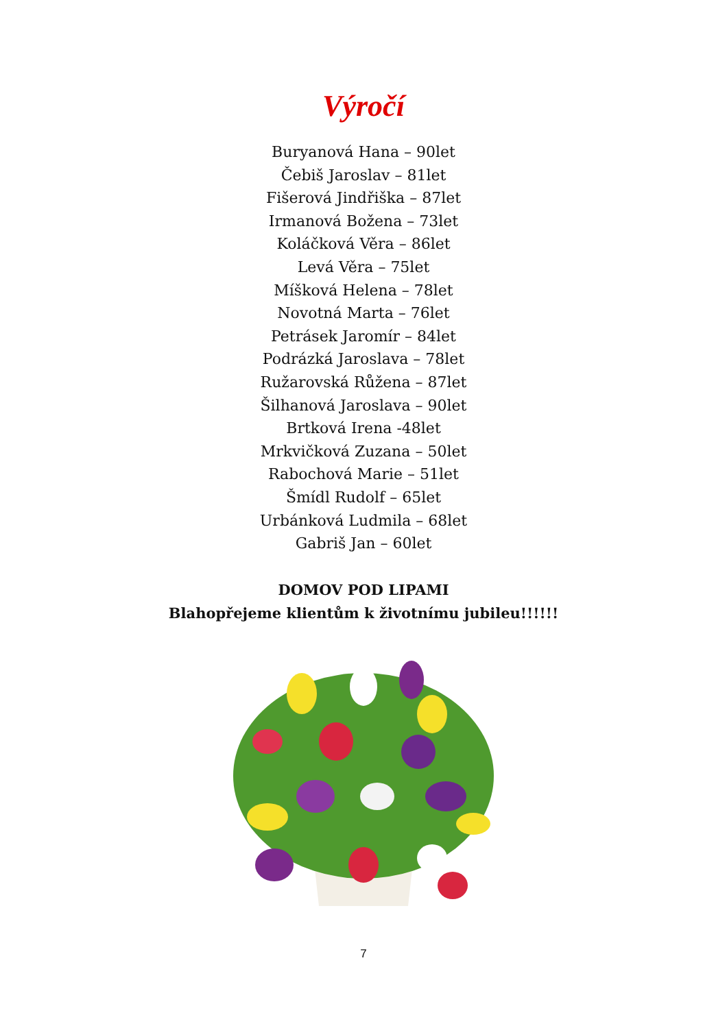Výročí
Buryanová Hana – 90let
Čebiš Jaroslav – 81let
Fišerová Jindřiška – 87let
Irmanová Božena – 73let
Koláčková Věra – 86let
Levá Věra – 75let
Míšková Helena – 78let
Novotná Marta – 76let
Petrásek Jaromír – 84let
Podrázká Jaroslava – 78let
Ružarovská Růžena – 87let
Šilhanová Jaroslava – 90let
Brtková Irena -48let
Mrkvičková Zuzana – 50let
Rabochová Marie – 51let
Šmídl Rudolf – 65let
Urbánková Ludmila – 68let
Gabriš Jan – 60let
DOMOV POD LIPAMI
Blahopřejeme klientům k životnímu jubileu!!!!!!
7